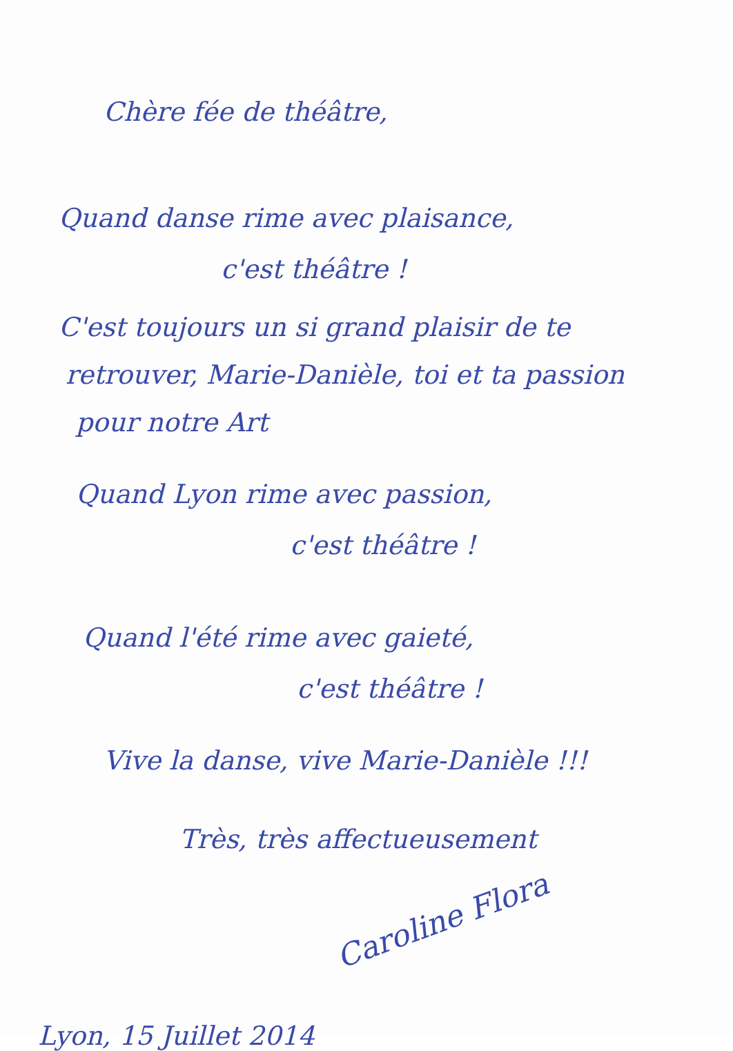Chère fée de théâtre,
Quand danse rime avec plaisance,
c'est théâtre !
C'est toujours un si grand plaisir de te
retrouver, Marie-Danièle, toi et ta passion
pour notre Art
Quand Lyon rime avec passion,
c'est théâtre !
Quand l'été rime avec gaieté,
c'est théâtre !
Vive la danse, vive Marie-Danièle !!!
Très, très affectueusement
Caroline Flora
Lyon, 15 Juillet 2014